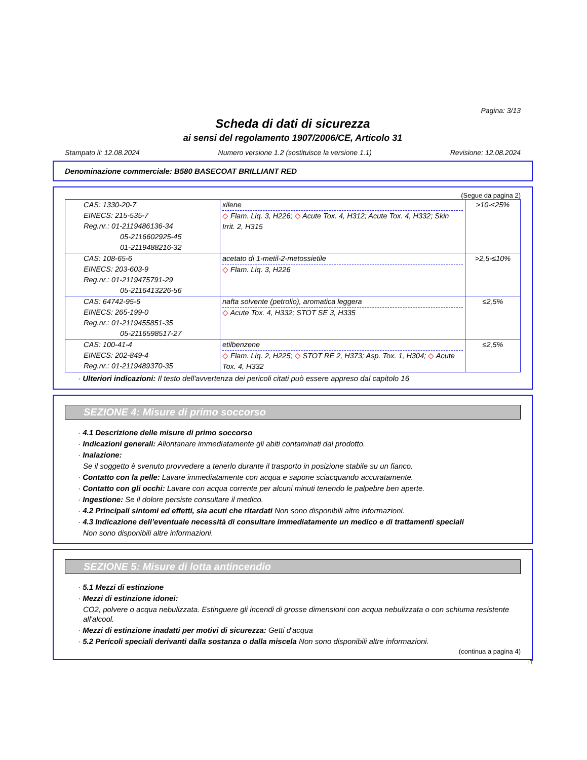Pagina: 3/13
Scheda di dati di sicurezza
ai sensi del regolamento 1907/2006/CE, Articolo 31
Stampato il: 12.08.2024 Numero versione 1.2 (sostituisce la versione 1.1) Revisione: 12.08.2024
Denominazione commerciale: B580 BASECOAT BRILLIANT RED
(Segue da pagina 2)
| CAS: 1330-20-7 EINECS: 215-535-7 Reg.nr.: 01-2119486136-34 05-2116602925-45 01-2119488216-32 | xilene ◇ Flam. Liq. 3, H226; ◇ Acute Tox. 4, H312; Acute Tox. 4, H332; Skin Irrit. 2, H315 | >10-≤25% |
| CAS: 108-65-6 EINECS: 203-603-9 Reg.nr.: 01-2119475791-29 05-2116413226-56 | acetato di 1-metil-2-metossietile ◇ Flam. Liq. 3, H226 | >2,5-≤10% |
| CAS: 64742-95-6 EINECS: 265-199-0 Reg.nr.: 01-2119455851-35 05-2116598517-27 | nafta solvente (petrolio), aromatica leggera ◇ Acute Tox. 4, H332; STOT SE 3, H335 | ≤2,5% |
| CAS: 100-41-4 EINECS: 202-849-4 Reg.nr.: 01-2119489370-35 | etilbenzene ◇ Flam. Liq. 2, H225; ◇ STOT RE 2, H373; Asp. Tox. 1, H304; ◇ Acute Tox. 4, H332 | ≤2,5% |
· Ulteriori indicazioni: Il testo dell'avvertenza dei pericoli citati può essere appreso dal capitolo 16
SEZIONE 4: Misure di primo soccorso
· 4.1 Descrizione delle misure di primo soccorso
· Indicazioni generali: Allontanare immediatamente gli abiti contaminati dal prodotto.
· Inalazione:
Se il soggetto è svenuto provvedere a tenerlo durante il trasporto in posizione stabile su un fianco.
· Contatto con la pelle: Lavare immediatamente con acqua e sapone sciacquando accuratamente.
· Contatto con gli occhi: Lavare con acqua corrente per alcuni minuti tenendo le palpebre ben aperte.
· Ingestione: Se il dolore persiste consultare il medico.
· 4.2 Principali sintomi ed effetti, sia acuti che ritardati Non sono disponibili altre informazioni.
· 4.3 Indicazione dell’eventuale necessità di consultare immediatamente un medico e di trattamenti speciali
Non sono disponibili altre informazioni.
SEZIONE 5: Misure di lotta antincendio
· 5.1 Mezzi di estinzione
· Mezzi di estinzione idonei:
CO2, polvere o acqua nebulizzata. Estinguere gli incendi di grosse dimensioni con acqua nebulizzata o con schiuma resistente all'alcool.
· Mezzi di estinzione inadatti per motivi di sicurezza: Getti d'acqua
· 5.2 Pericoli speciali derivanti dalla sostanza o dalla miscela Non sono disponibili altre informazioni.
(continua a pagina 4)
IT